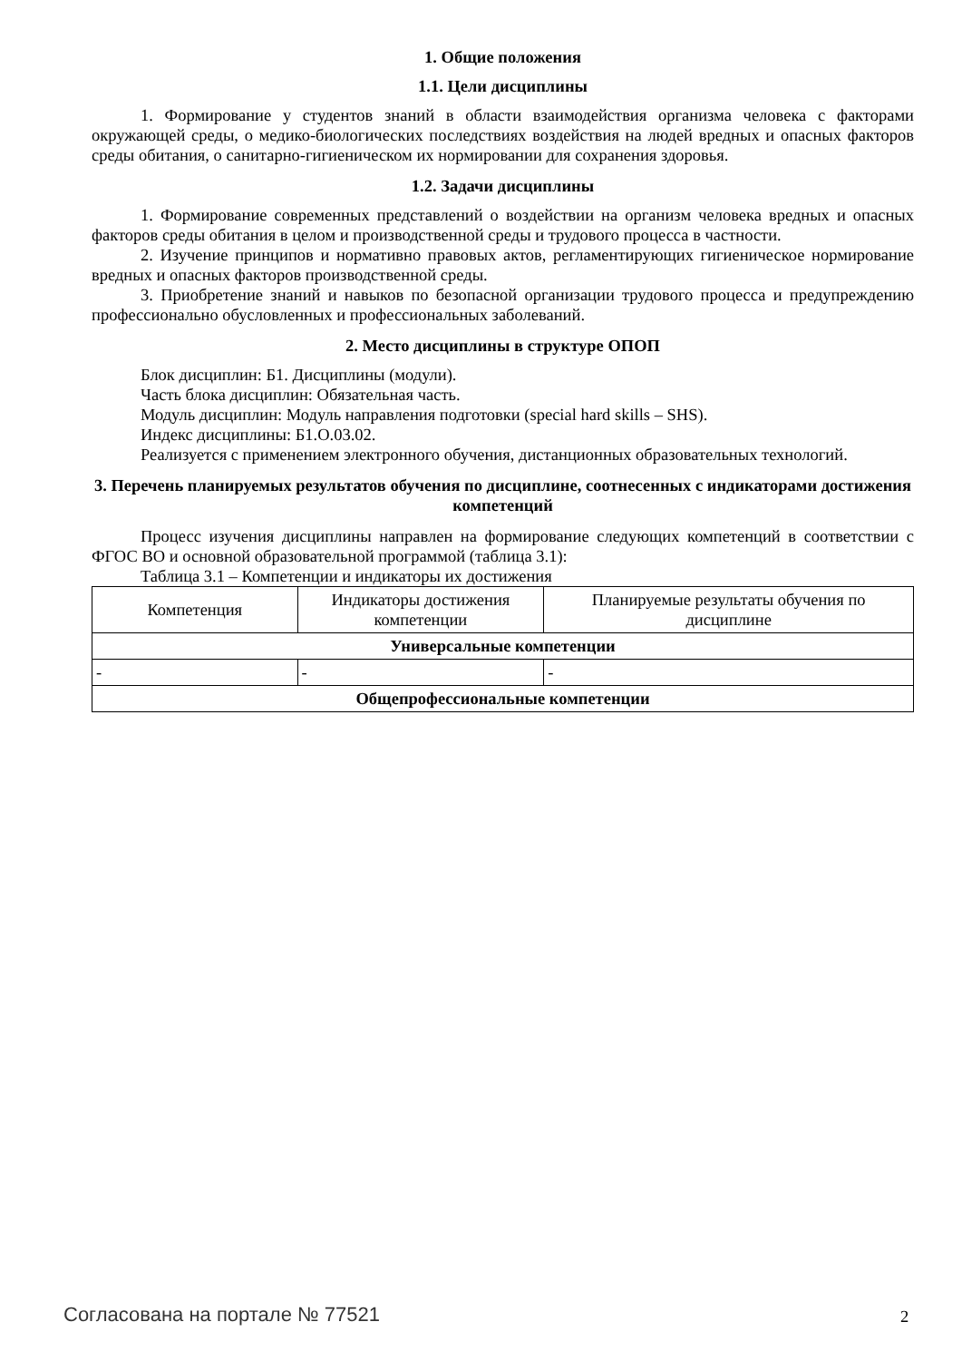1. Общие положения
1.1. Цели дисциплины
1. Формирование у студентов знаний в области взаимодействия организма человека с факторами окружающей среды, о медико-биологических последствиях воздействия на людей вредных и опасных факторов среды обитания, о санитарно-гигиеническом их нормировании для сохранения здоровья.
1.2. Задачи дисциплины
1. Формирование современных представлений о воздействии на организм человека вредных и опасных факторов среды обитания в целом и производственной среды и трудового процесса в частности.
2. Изучение принципов и нормативно правовых актов, регламентирующих гигиеническое нормирование вредных и опасных факторов производственной среды.
3. Приобретение знаний и навыков по безопасной организации трудового процесса и предупреждению профессионально обусловленных и профессиональных заболеваний.
2. Место дисциплины в структуре ОПОП
Блок дисциплин: Б1. Дисциплины (модули).
Часть блока дисциплин: Обязательная часть.
Модуль дисциплин: Модуль направления подготовки (special hard skills – SHS).
Индекс дисциплины: Б1.О.03.02.
Реализуется с применением электронного обучения, дистанционных образовательных технологий.
3. Перечень планируемых результатов обучения по дисциплине, соотнесенных с индикаторами достижения компетенций
Процесс изучения дисциплины направлен на формирование следующих компетенций в соответствии с ФГОС ВО и основной образовательной программой (таблица 3.1):
Таблица 3.1 – Компетенции и индикаторы их достижения
| Компетенция | Индикаторы достижения компетенции | Планируемые результаты обучения по дисциплине |
| --- | --- | --- |
| Универсальные компетенции | | |
| - | - | - |
| Общепрофессиональные компетенции | | |
Согласована на портале № 77521 2